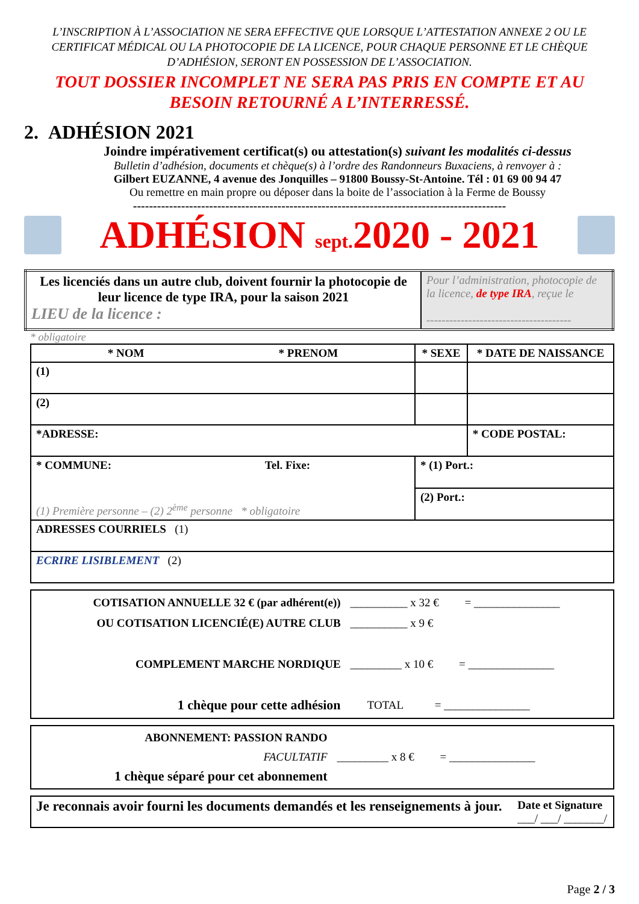L’INSCRIPTION À L’ASSOCIATION NE SERA EFFECTIVE QUE LORSQUE L’ATTESTATION ANNEXE 2 OU LE CERTIFICAT MÉDICAL OU LA PHOTOCOPIE DE LA LICENCE, POUR CHAQUE PERSONNE ET LE CHÈQUE D’ADHÉSION, SERONT EN POSSESSION DE L’ASSOCIATION.
TOUT DOSSIER INCOMPLET NE SERA PAS PRIS EN COMPTE ET AU BESOIN RETOURNÉ A L’INTERRESSÉ.
2. ADHÉSION 2021
Joindre impérativement certificat(s) ou attestation(s) suivant les modalités ci-dessus
Bulletin d’adhésion, documents et chèque(s) à l’ordre des Randonneurs Buxaciens, à renvoyer à :
Gilbert EUZANNE, 4 avenue des Jonquilles – 91800 Boussy-St-Antoine. Tél : 01 69 00 94 47
Ou remettre en main propre ou déposer dans la boite de l’association à la Ferme de Boussy
---------------------------------------------------------------------------------------------
ADHÉSION sept. 2020 - 2021
| Les licenciés dans un autre club, doivent fournir la photocopie de leur licence de type IRA, pour la saison 2021 LIEU de la licence : | Pour l’administration, photocopie de la licence, de type IRA , reçue le -------------------------------------- |
* obligatoire
| * NOM * PRENOM | * SEXE | * DATE DE NAISSANCE |
| --- | --- | --- |
| (1) | | |
| (2) | | |
| *ADRESSE: | | * CODE POSTAL: |
| * COMMUNE: Tel. Fixe: (1) Première personne – (2) 2<sup>ème</sup> personne * obligatoire | * (1) Port.: | |
| | (2) Port.: | |
| ADRESSES COURRIELS (1) | | |
| ECRIRE LISIBLEMENT (2) | | |
| COTISATION ANNUELLE 32 € (par adhérent(e)) OU COTISATION LICENCIÉ(E) AUTRE CLUB COMPLEMENT MARCHE NORDIQUE 1 chèque pour cette adhésion | __________ x 32 € = _______________ __________ x 9 € _________ x 10 € = _______________ TOTAL = _______________ |
| ABONNEMENT: PASSION RANDO FACULTATIF 1 chèque séparé pour cet abonnement | _________ x 8 € = _______________ |
| Je reconnais avoir fourni les documents demandés et les renseignements à jour. | Date et Signature ___/ ___/ _______/ |
Page 2 / 3